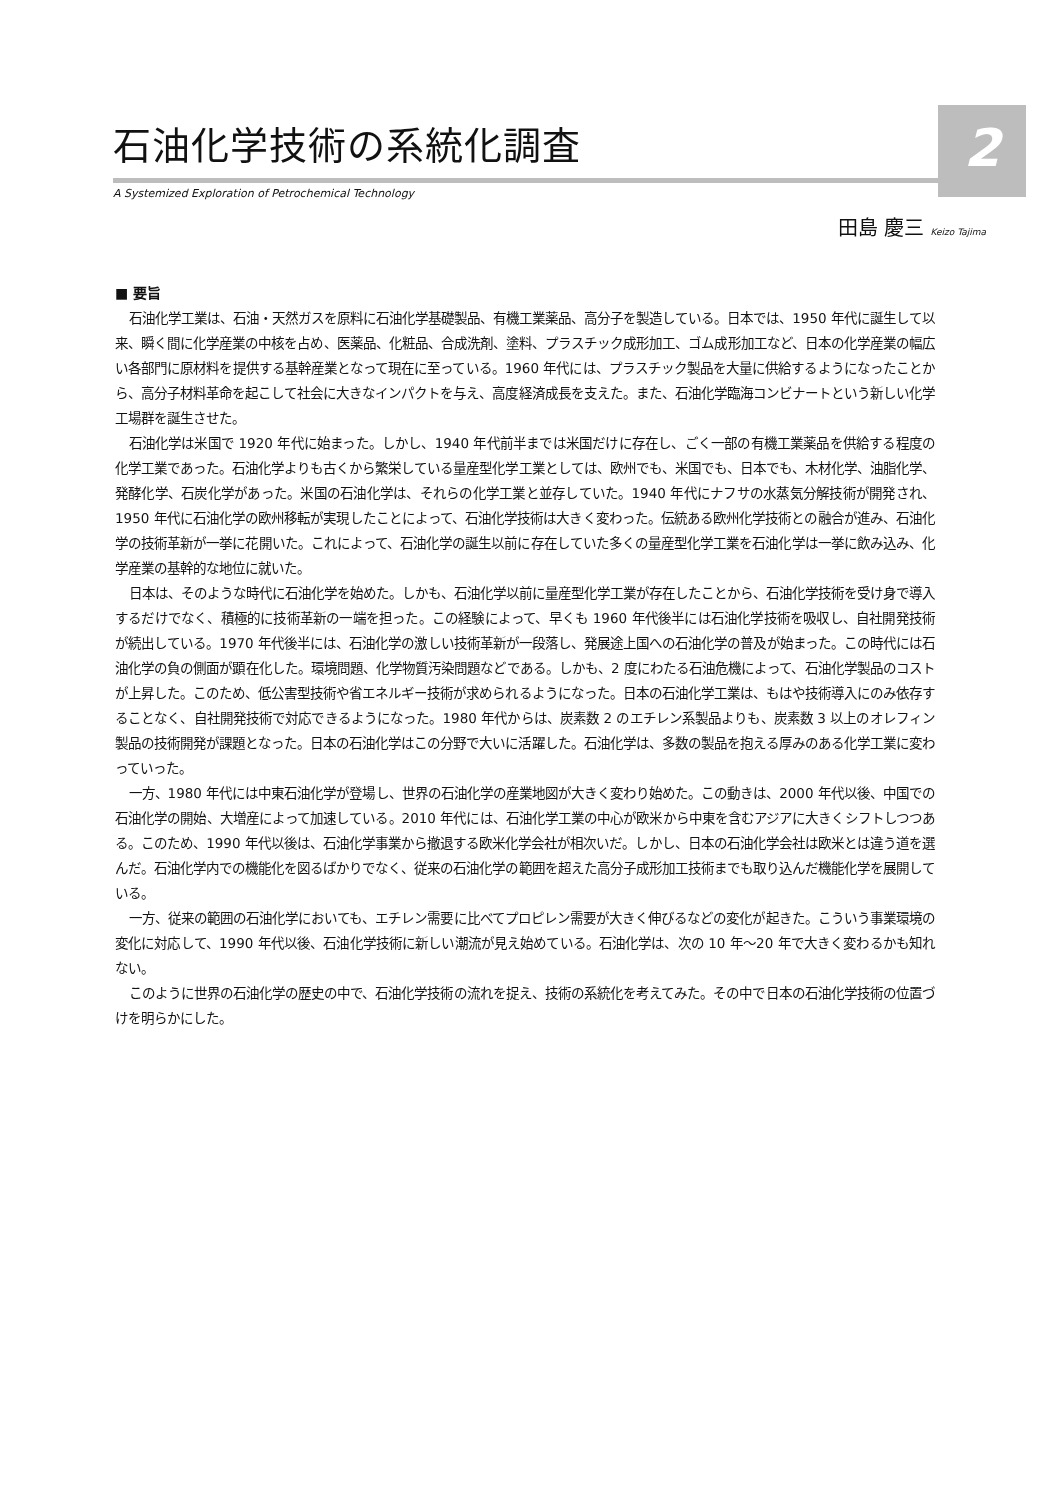2
石油化学技術の系統化調査
A Systemized Exploration of Petrochemical Technology
田島 慶三 Keizo Tajima
■ 要旨
石油化学工業は、石油・天然ガスを原料に石油化学基礎製品、有機工業薬品、高分子を製造している。日本では、1950 年代に誕生して以来、瞬く間に化学産業の中核を占め、医薬品、化粧品、合成洗剤、塗料、プラスチック成形加工、ゴム成形加工など、日本の化学産業の幅広い各部門に原材料を提供する基幹産業となって現在に至っている。1960 年代には、プラスチック製品を大量に供給するようになったことから、高分子材料革命を起こして社会に大きなインパクトを与え、高度経済成長を支えた。また、石油化学臨海コンビナートという新しい化学工場群を誕生させた。
石油化学は米国で 1920 年代に始まった。しかし、1940 年代前半までは米国だけに存在し、ごく一部の有機工業薬品を供給する程度の化学工業であった。石油化学よりも古くから繁栄している量産型化学工業としては、欧州でも、米国でも、日本でも、木材化学、油脂化学、発酵化学、石炭化学があった。米国の石油化学は、それらの化学工業と並存していた。1940 年代にナフサの水蒸気分解技術が開発され、1950 年代に石油化学の欧州移転が実現したことによって、石油化学技術は大きく変わった。伝統ある欧州化学技術との融合が進み、石油化学の技術革新が一挙に花開いた。これによって、石油化学の誕生以前に存在していた多くの量産型化学工業を石油化学は一挙に飲み込み、化学産業の基幹的な地位に就いた。
日本は、そのような時代に石油化学を始めた。しかも、石油化学以前に量産型化学工業が存在したことから、石油化学技術を受け身で導入するだけでなく、積極的に技術革新の一端を担った。この経験によって、早くも 1960 年代後半には石油化学技術を吸収し、自社開発技術が続出している。1970 年代後半には、石油化学の激しい技術革新が一段落し、発展途上国への石油化学の普及が始まった。この時代には石油化学の負の側面が顕在化した。環境問題、化学物質汚染問題などである。しかも、2 度にわたる石油危機によって、石油化学製品のコストが上昇した。このため、低公害型技術や省エネルギー技術が求められるようになった。日本の石油化学工業は、もはや技術導入にのみ依存することなく、自社開発技術で対応できるようになった。1980 年代からは、炭素数 2 のエチレン系製品よりも、炭素数 3 以上のオレフィン製品の技術開発が課題となった。日本の石油化学はこの分野で大いに活躍した。石油化学は、多数の製品を抱える厚みのある化学工業に変わっていった。
一方、1980 年代には中東石油化学が登場し、世界の石油化学の産業地図が大きく変わり始めた。この動きは、2000 年代以後、中国での石油化学の開始、大増産によって加速している。2010 年代には、石油化学工業の中心が欧米から中東を含むアジアに大きくシフトしつつある。このため、1990 年代以後は、石油化学事業から撤退する欧米化学会社が相次いだ。しかし、日本の石油化学会社は欧米とは違う道を選んだ。石油化学内での機能化を図るばかりでなく、従来の石油化学の範囲を超えた高分子成形加工技術までも取り込んだ機能化学を展開している。
一方、従来の範囲の石油化学においても、エチレン需要に比べてプロピレン需要が大きく伸びるなどの変化が起きた。こういう事業環境の変化に対応して、1990 年代以後、石油化学技術に新しい潮流が見え始めている。石油化学は、次の 10 年〜20 年で大きく変わるかも知れない。
このように世界の石油化学の歴史の中で、石油化学技術の流れを捉え、技術の系統化を考えてみた。その中で日本の石油化学技術の位置づけを明らかにした。